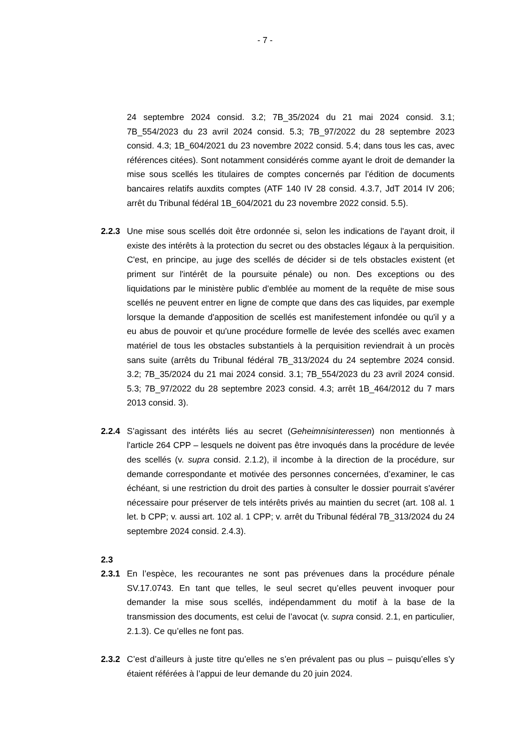- 7 -
24 septembre 2024 consid. 3.2; 7B_35/2024 du 21 mai 2024 consid. 3.1; 7B_554/2023 du 23 avril 2024 consid. 5.3; 7B_97/2022 du 28 septembre 2023 consid. 4.3; 1B_604/2021 du 23 novembre 2022 consid. 5.4; dans tous les cas, avec références citées). Sont notamment considérés comme ayant le droit de demander la mise sous scellés les titulaires de comptes concernés par l’édition de documents bancaires relatifs auxdits comptes (ATF 140 IV 28 consid. 4.3.7, JdT 2014 IV 206; arrêt du Tribunal fédéral 1B_604/2021 du 23 novembre 2022 consid. 5.5).
2.2.3 Une mise sous scellés doit être ordonnée si, selon les indications de l'ayant droit, il existe des intérêts à la protection du secret ou des obstacles légaux à la perquisition. C'est, en principe, au juge des scellés de décider si de tels obstacles existent (et priment sur l'intérêt de la poursuite pénale) ou non. Des exceptions ou des liquidations par le ministère public d’emblée au moment de la requête de mise sous scellés ne peuvent entrer en ligne de compte que dans des cas liquides, par exemple lorsque la demande d'apposition de scellés est manifestement infondée ou qu'il y a eu abus de pouvoir et qu'une procédure formelle de levée des scellés avec examen matériel de tous les obstacles substantiels à la perquisition reviendrait à un procès sans suite (arrêts du Tribunal fédéral 7B_313/2024 du 24 septembre 2024 consid. 3.2; 7B_35/2024 du 21 mai 2024 consid. 3.1; 7B_554/2023 du 23 avril 2024 consid. 5.3; 7B_97/2022 du 28 septembre 2023 consid. 4.3; arrêt 1B_464/2012 du 7 mars 2013 consid. 3).
2.2.4 S’agissant des intérêts liés au secret (Geheimnisinteressen) non mentionnés à l'article 264 CPP – lesquels ne doivent pas être invoqués dans la procédure de levée des scellés (v. supra consid. 2.1.2), il incombe à la direction de la procédure, sur demande correspondante et motivée des personnes concernées, d’examiner, le cas échéant, si une restriction du droit des parties à consulter le dossier pourrait s'avérer nécessaire pour préserver de tels intérêts privés au maintien du secret (art. 108 al. 1 let. b CPP; v. aussi art. 102 al. 1 CPP; v. arrêt du Tribunal fédéral 7B_313/2024 du 24 septembre 2024 consid. 2.4.3).
2.3
2.3.1 En l’espèce, les recourantes ne sont pas prévenues dans la procédure pénale SV.17.0743. En tant que telles, le seul secret qu’elles peuvent invoquer pour demander la mise sous scellés, indépendamment du motif à la base de la transmission des documents, est celui de l’avocat (v. supra consid. 2.1, en particulier, 2.1.3). Ce qu’elles ne font pas.
2.3.2 C’est d’ailleurs à juste titre qu’elles ne s’en prévalent pas ou plus – puisqu’elles s’y étaient référées à l’appui de leur demande du 20 juin 2024.